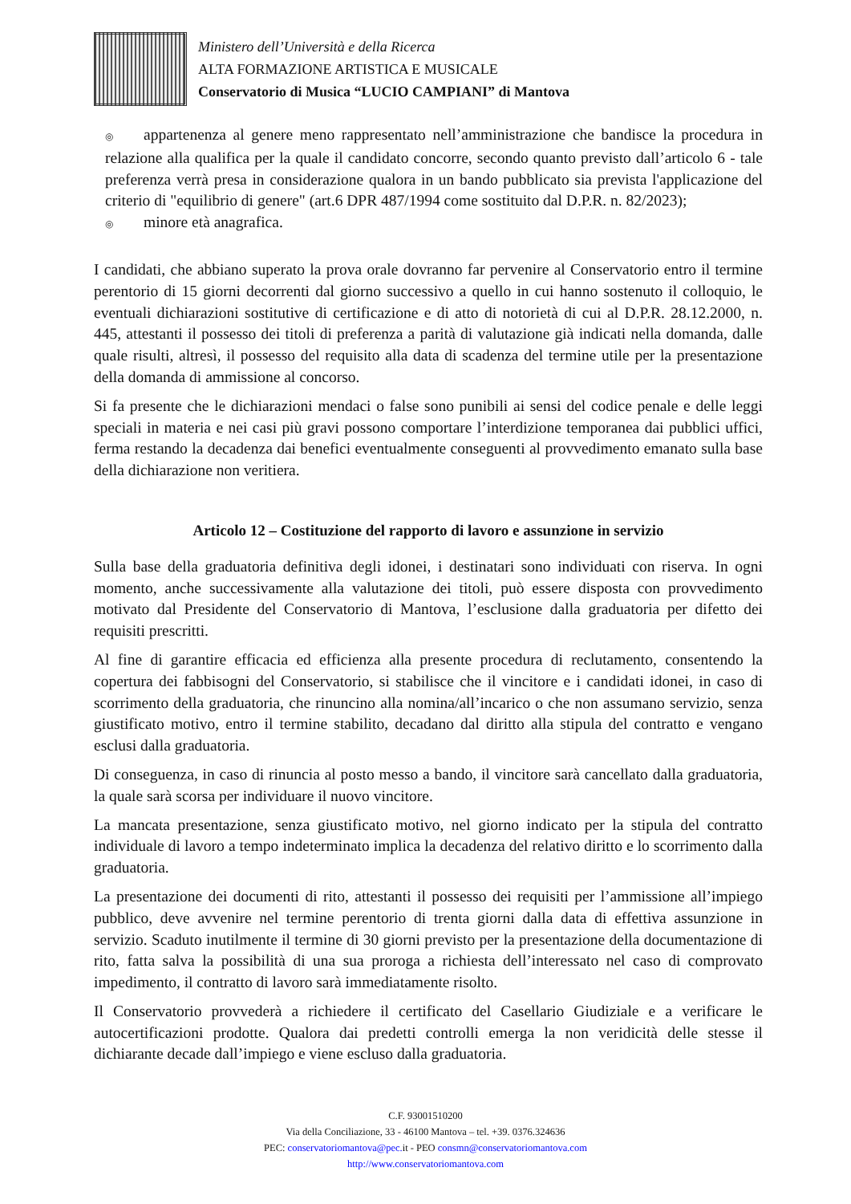Ministero dell’Università e della Ricerca
ALTA FORMAZIONE ARTISTICA E MUSICALE
Conservatorio di Musica “LUCIO CAMPIANI” di Mantova
◎ appartenenza al genere meno rappresentato nell’amministrazione che bandisce la procedura in relazione alla qualifica per la quale il candidato concorre, secondo quanto previsto dall’articolo 6 - tale preferenza verrà presa in considerazione qualora in un bando pubblicato sia prevista l'applicazione del criterio di "equilibrio di genere" (art.6 DPR 487/1994 come sostituito dal D.P.R. n. 82/2023);
◎ minore età anagrafica.
I candidati, che abbiano superato la prova orale dovranno far pervenire al Conservatorio entro il termine perentorio di 15 giorni decorrenti dal giorno successivo a quello in cui hanno sostenuto il colloquio, le eventuali dichiarazioni sostitutive di certificazione e di atto di notorietà di cui al D.P.R. 28.12.2000, n. 445, attestanti il possesso dei titoli di preferenza a parità di valutazione già indicati nella domanda, dalle quale risulti, altresì, il possesso del requisito alla data di scadenza del termine utile per la presentazione della domanda di ammissione al concorso.
Si fa presente che le dichiarazioni mendaci o false sono punibili ai sensi del codice penale e delle leggi speciali in materia e nei casi più gravi possono comportare l’interdizione temporanea dai pubblici uffici, ferma restando la decadenza dai benefici eventualmente conseguenti al provvedimento emanato sulla base della dichiarazione non veritiera.
Articolo 12 – Costituzione del rapporto di lavoro e assunzione in servizio
Sulla base della graduatoria definitiva degli idonei, i destinatari sono individuati con riserva. In ogni momento, anche successivamente alla valutazione dei titoli, può essere disposta con provvedimento motivato dal Presidente del Conservatorio di Mantova, l’esclusione dalla graduatoria per difetto dei requisiti prescritti.
Al fine di garantire efficacia ed efficienza alla presente procedura di reclutamento, consentendo la copertura dei fabbisogni del Conservatorio, si stabilisce che il vincitore e i candidati idonei, in caso di scorrimento della graduatoria, che rinuncino alla nomina/all’incarico o che non assumano servizio, senza giustificato motivo, entro il termine stabilito, decadano dal diritto alla stipula del contratto e vengano esclusi dalla graduatoria.
Di conseguenza, in caso di rinuncia al posto messo a bando, il vincitore sarà cancellato dalla graduatoria, la quale sarà scorsa per individuare il nuovo vincitore.
La mancata presentazione, senza giustificato motivo, nel giorno indicato per la stipula del contratto individuale di lavoro a tempo indeterminato implica la decadenza del relativo diritto e lo scorrimento dalla graduatoria.
La presentazione dei documenti di rito, attestanti il possesso dei requisiti per l’ammissione all’impiego pubblico, deve avvenire nel termine perentorio di trenta giorni dalla data di effettiva assunzione in servizio. Scaduto inutilmente il termine di 30 giorni previsto per la presentazione della documentazione di rito, fatta salva la possibilità di una sua proroga a richiesta dell’interessato nel caso di comprovato impedimento, il contratto di lavoro sarà immediatamente risolto.
Il Conservatorio provvederà a richiedere il certificato del Casellario Giudiziale e a verificare le autocertificazioni prodotte. Qualora dai predetti controlli emerga la non veridicità delle stesse il dichiarante decade dall’impiego e viene escluso dalla graduatoria.
C.F. 93001510200
Via della Conciliazione, 33 - 46100 Mantova – tel. +39. 0376.324636
PEC: conservatoriomantova@pec. it - PEO consmn@conservatoriomantova.com
http://www.conservatoriomantova.com